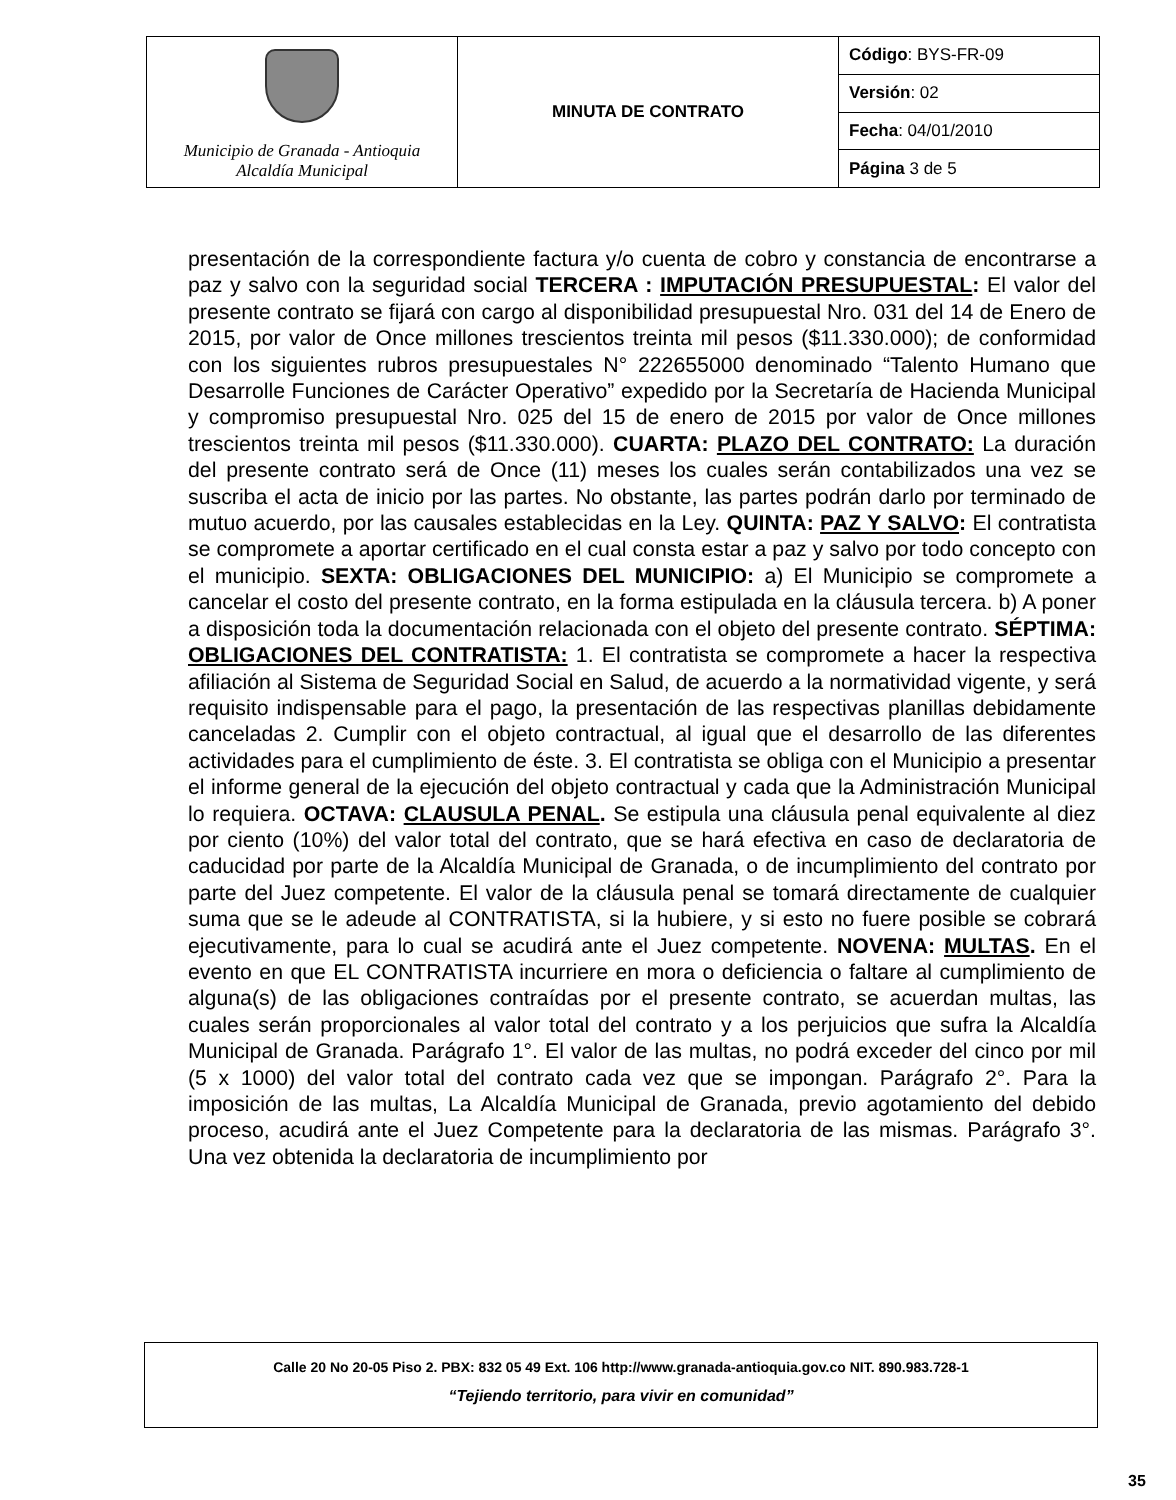| Municipio de Granada - Antioquia Alcaldía Municipal | MINUTA DE CONTRATO | Código : BYS-FR-09 |
| | | Versión : 02 |
| | | Fecha : 04/01/2010 |
| | | Página 3 de 5 |
presentación de la correspondiente factura y/o cuenta de cobro y constancia de encontrarse a paz y salvo con la seguridad social TERCERA : IMPUTACIÓN PRESUPUESTAL: El valor del presente contrato se fijará con cargo al disponibilidad presupuestal Nro. 031 del 14 de Enero de 2015, por valor de Once millones trescientos treinta mil pesos ($11.330.000); de conformidad con los siguientes rubros presupuestales N° 222655000 denominado “Talento Humano que Desarrolle Funciones de Carácter Operativo” expedido por la Secretaría de Hacienda Municipal y compromiso presupuestal Nro. 025 del 15 de enero de 2015 por valor de Once millones trescientos treinta mil pesos ($11.330.000). CUARTA: PLAZO DEL CONTRATO: La duración del presente contrato será de Once (11) meses los cuales serán contabilizados una vez se suscriba el acta de inicio por las partes. No obstante, las partes podrán darlo por terminado de mutuo acuerdo, por las causales establecidas en la Ley. QUINTA: PAZ Y SALVO: El contratista se compromete a aportar certificado en el cual consta estar a paz y salvo por todo concepto con el municipio. SEXTA: OBLIGACIONES DEL MUNICIPIO: a) El Municipio se compromete a cancelar el costo del presente contrato, en la forma estipulada en la cláusula tercera. b) A poner a disposición toda la documentación relacionada con el objeto del presente contrato. SÉPTIMA: OBLIGACIONES DEL CONTRATISTA: 1. El contratista se compromete a hacer la respectiva afiliación al Sistema de Seguridad Social en Salud, de acuerdo a la normatividad vigente, y será requisito indispensable para el pago, la presentación de las respectivas planillas debidamente canceladas 2. Cumplir con el objeto contractual, al igual que el desarrollo de las diferentes actividades para el cumplimiento de éste. 3. El contratista se obliga con el Municipio a presentar el informe general de la ejecución del objeto contractual y cada que la Administración Municipal lo requiera. OCTAVA: CLAUSULA PENAL. Se estipula una cláusula penal equivalente al diez por ciento (10%) del valor total del contrato, que se hará efectiva en caso de declaratoria de caducidad por parte de la Alcaldía Municipal de Granada, o de incumplimiento del contrato por parte del Juez competente. El valor de la cláusula penal se tomará directamente de cualquier suma que se le adeude al CONTRATISTA, si la hubiere, y si esto no fuere posible se cobrará ejecutivamente, para lo cual se acudirá ante el Juez competente. NOVENA: MULTAS. En el evento en que EL CONTRATISTA incurriere en mora o deficiencia o faltare al cumplimiento de alguna(s) de las obligaciones contraídas por el presente contrato, se acuerdan multas, las cuales serán proporcionales al valor total del contrato y a los perjuicios que sufra la Alcaldía Municipal de Granada. Parágrafo 1°. El valor de las multas, no podrá exceder del cinco por mil (5 x 1000) del valor total del contrato cada vez que se impongan. Parágrafo 2°. Para la imposición de las multas, La Alcaldía Municipal de Granada, previo agotamiento del debido proceso, acudirá ante el Juez Competente para la declaratoria de las mismas. Parágrafo 3°. Una vez obtenida la declaratoria de incumplimiento por
Calle 20 No 20-05 Piso 2. PBX: 832 05 49 Ext. 106 http://www.granada-antioquia.gov.co NIT. 890.983.728-1
“Tejiendo territorio, para vivir en comunidad”
35